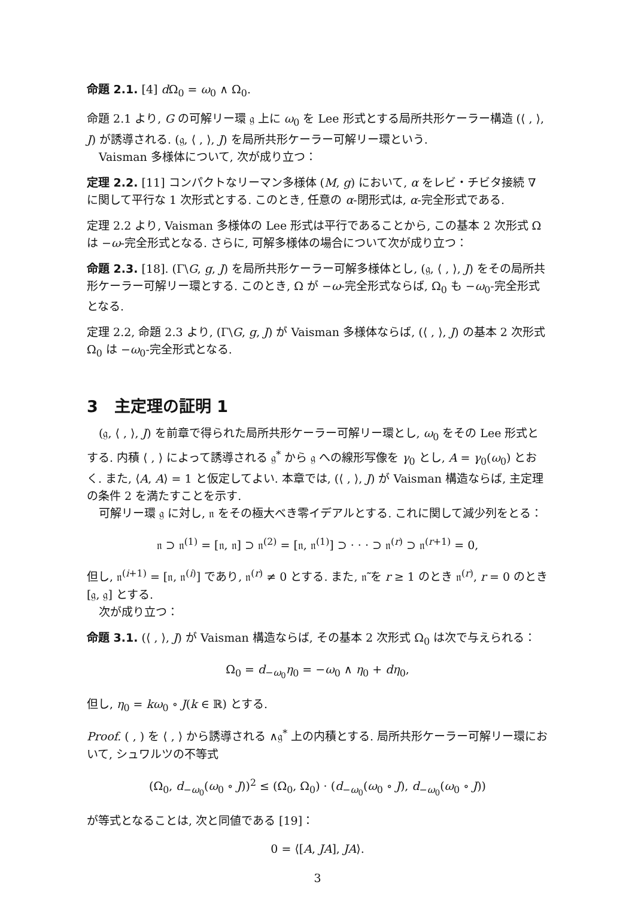命題 2.1. [4] d Ω<sub>0</sub> = ω<sub>0</sub> ∧ Ω<sub>0</sub>.
命題 2.1 より, G の可解リー環 𝔤 上に ω<sub>0</sub> を Lee 形式とする局所共形ケーラー構造 (⟨ , ⟩, J) が誘導される. (𝔤, ⟨ , ⟩, J) を局所共形ケーラー可解リー環という.
Vaisman 多様体について, 次が成り立つ：
定理 2.2. [11] コンパクトなリーマン多様体 (M, g) において, α をレビ・チビタ接続 ∇ に関して平行な 1 次形式とする. このとき, 任意の α-閉形式は, α-完全形式である.
定理 2.2 より, Vaisman 多様体の Lee 形式は平行であることから, この基本 2 次形式 Ω は −ω-完全形式となる. さらに, 可解多様体の場合について次が成り立つ：
命題 2.3. [18]. (Γ\G, g, J) を局所共形ケーラー可解多様体とし, (𝔤, ⟨ , ⟩, J) をその局所共形ケーラー可解リー環とする. このとき, Ω が −ω-完全形式ならば, Ω<sub>0</sub> も −ω<sub>0</sub>-完全形式となる.
定理 2.2, 命題 2.3 より, (Γ\G, g, J) が Vaisman 多様体ならば, (⟨ , ⟩, J) の基本 2 次形式 Ω<sub>0</sub> は −ω<sub>0</sub>-完全形式となる.
3　主定理の証明 1
(𝔤, ⟨ , ⟩, J) を前章で得られた局所共形ケーラー可解リー環とし, ω<sub>0</sub> をその Lee 形式とする. 内積 ⟨ , ⟩ によって誘導される 𝔤<sup>*</sup> から 𝔤 への線形写像を γ<sub>0</sub> とし, A = γ<sub>0</sub>(ω<sub>0</sub>) とおく. また, ⟨A, A⟩ = 1 と仮定してよい. 本章では, (⟨ , ⟩, J) が Vaisman 構造ならば, 主定理の条件 2 を満たすことを示す.
可解リー環 𝔤 に対し, 𝔫 をその極大べき零イデアルとする. これに関して減少列をとる：
𝔫 ⊃ 𝔫<sup>(1)</sup> = [𝔫, 𝔫] ⊃ 𝔫<sup>(2)</sup> = [𝔫, 𝔫<sup>(1)</sup>] ⊃ · · · ⊃ 𝔫<sup>(r)</sup> ⊃ 𝔫<sup>(r+1)</sup> = 0,
但し, 𝔫<sup>(i+1)</sup> = [𝔫, 𝔫<sup>(i)</sup>] であり, 𝔫<sup>(r)</sup> ≠ 0 とする. また, 𝔫̃ を r ≥ 1 のとき 𝔫<sup>(r)</sup>, r = 0 のとき [𝔤, 𝔤] とする.
次が成り立つ：
命題 3.1. (⟨ , ⟩, J) が Vaisman 構造ならば, その基本 2 次形式 Ω<sub>0</sub> は次で与えられる：
Ω<sub>0</sub> = d<sub>−ω<sub>0</sub></sub>η<sub>0</sub> = −ω<sub>0</sub> ∧ η<sub>0</sub> + dη<sub>0</sub>,
但し, η<sub>0</sub> = kω<sub>0</sub> ∘ J(k ∈ ℝ) とする.
Proof. ( , ) を ⟨ , ⟩ から誘導される ∧𝔤<sup>*</sup> 上の内積とする. 局所共形ケーラー可解リー環において, シュワルツの不等式
(Ω<sub>0</sub>, d<sub>−ω<sub>0</sub></sub>(ω<sub>0</sub> ∘ J))<sup>2</sup> ≤ (Ω<sub>0</sub>, Ω<sub>0</sub>) · (d<sub>−ω<sub>0</sub></sub>(ω<sub>0</sub> ∘ J), d<sub>−ω<sub>0</sub></sub>(ω<sub>0</sub> ∘ J))
が等式となることは, 次と同値である [19]：
0 = ⟨[A, JA], JA⟩.
3